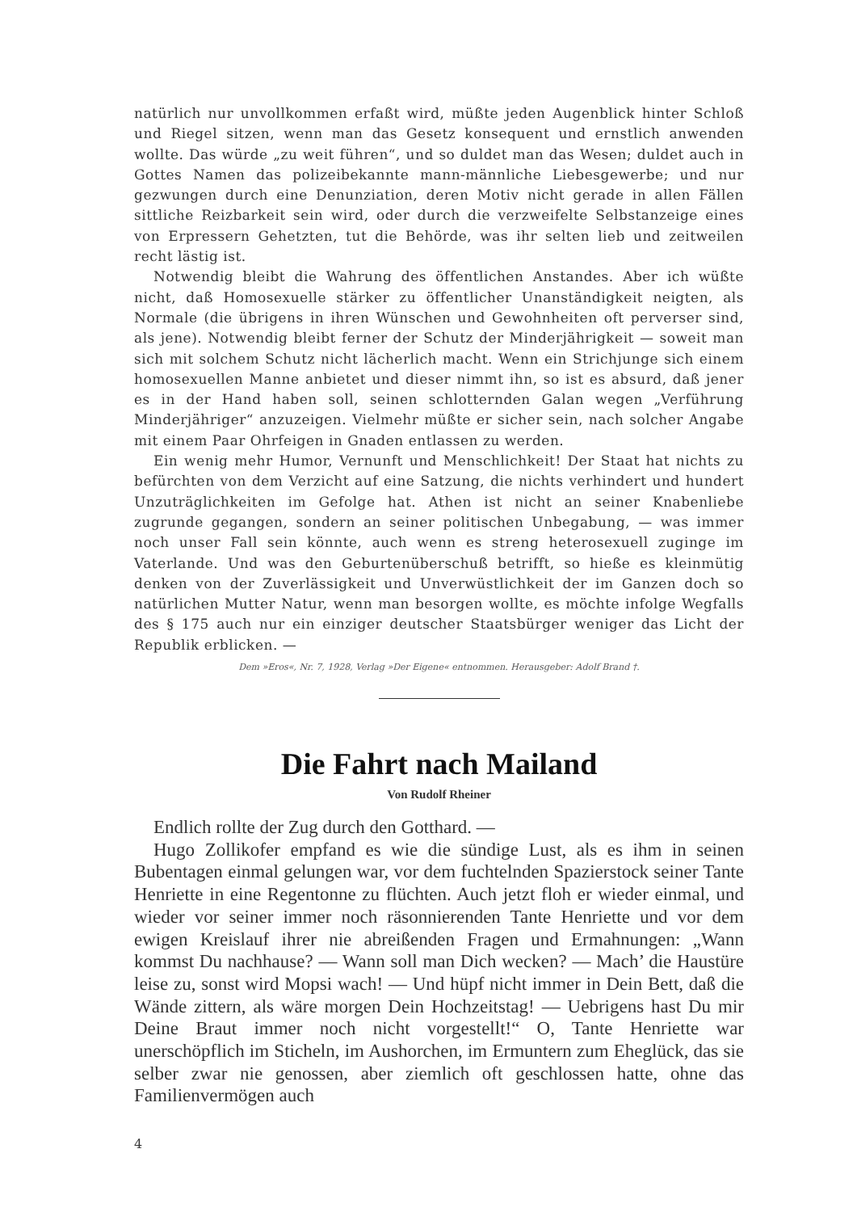natürlich nur unvollkommen erfaßt wird, müßte jeden Augenblick hinter Schloß und Riegel sitzen, wenn man das Gesetz konsequent und ernstlich anwenden wollte. Das würde „zu weit führen“, und so duldet man das Wesen; duldet auch in Gottes Namen das polizeibekannte mann-männliche Liebesgewerbe; und nur gezwungen durch eine Denunziation, deren Motiv nicht gerade in allen Fällen sittliche Reizbarkeit sein wird, oder durch die verzweifelte Selbstanzeige eines von Erpressern Gehetzten, tut die Behörde, was ihr selten lieb und zeitweilen recht lästig ist.
Notwendig bleibt die Wahrung des öffentlichen Anstandes. Aber ich wüßte nicht, daß Homosexuelle stärker zu öffentlicher Unanständigkeit neigten, als Normale (die übrigens in ihren Wünschen und Gewohnheiten oft perverser sind, als jene). Notwendig bleibt ferner der Schutz der Minderjährigkeit — soweit man sich mit solchem Schutz nicht lächerlich macht. Wenn ein Strichjunge sich einem homosexuellen Manne anbietet und dieser nimmt ihn, so ist es absurd, daß jener es in der Hand haben soll, seinen schlotternden Galan wegen „Verführung Minderjähriger“ anzuzeigen. Vielmehr müßte er sicher sein, nach solcher Angabe mit einem Paar Ohrfeigen in Gnaden entlassen zu werden.
Ein wenig mehr Humor, Vernunft und Menschlichkeit! Der Staat hat nichts zu befürchten von dem Verzicht auf eine Satzung, die nichts verhindert und hundert Unzuträglichkeiten im Gefolge hat. Athen ist nicht an seiner Knabenliebe zugrunde gegangen, sondern an seiner politischen Unbegabung, — was immer noch unser Fall sein könnte, auch wenn es streng heterosexuell zuginge im Vaterlande. Und was den Geburtenüberschuß betrifft, so hieße es kleinmütig denken von der Zuverlässigkeit und Unverwüstlichkeit der im Ganzen doch so natürlichen Mutter Natur, wenn man besorgen wollte, es möchte infolge Wegfalls des § 175 auch nur ein einziger deutscher Staatsbürger weniger das Licht der Republik erblicken. —
Dem »Eros«, Nr. 7, 1928, Verlag »Der Eigene« entnommen. Herausgeber: Adolf Brand †.
Die Fahrt nach Mailand
Von Rudolf Rheiner
Endlich rollte der Zug durch den Gotthard. —
Hugo Zollikofer empfand es wie die sündige Lust, als es ihm in seinen Bubentagen einmal gelungen war, vor dem fuchtelnden Spazierstock seiner Tante Henriette in eine Regentonne zu flüchten. Auch jetzt floh er wieder einmal, und wieder vor seiner immer noch räsonnierenden Tante Henriette und vor dem ewigen Kreislauf ihrer nie abreißenden Fragen und Ermahnungen: „Wann kommst Du nachhause? — Wann soll man Dich wecken? — Mach’ die Haustüre leise zu, sonst wird Mopsi wach! — Und hüpf nicht immer in Dein Bett, daß die Wände zittern, als wäre morgen Dein Hochzeitstag! — Uebrigens hast Du mir Deine Braut immer noch nicht vorgestellt!“ O, Tante Henriette war unerschöpflich im Sticheln, im Aushorchen, im Ermuntern zum Eheglück, das sie selber zwar nie genossen, aber ziemlich oft geschlossen hatte, ohne das Familienvermögen auch
4